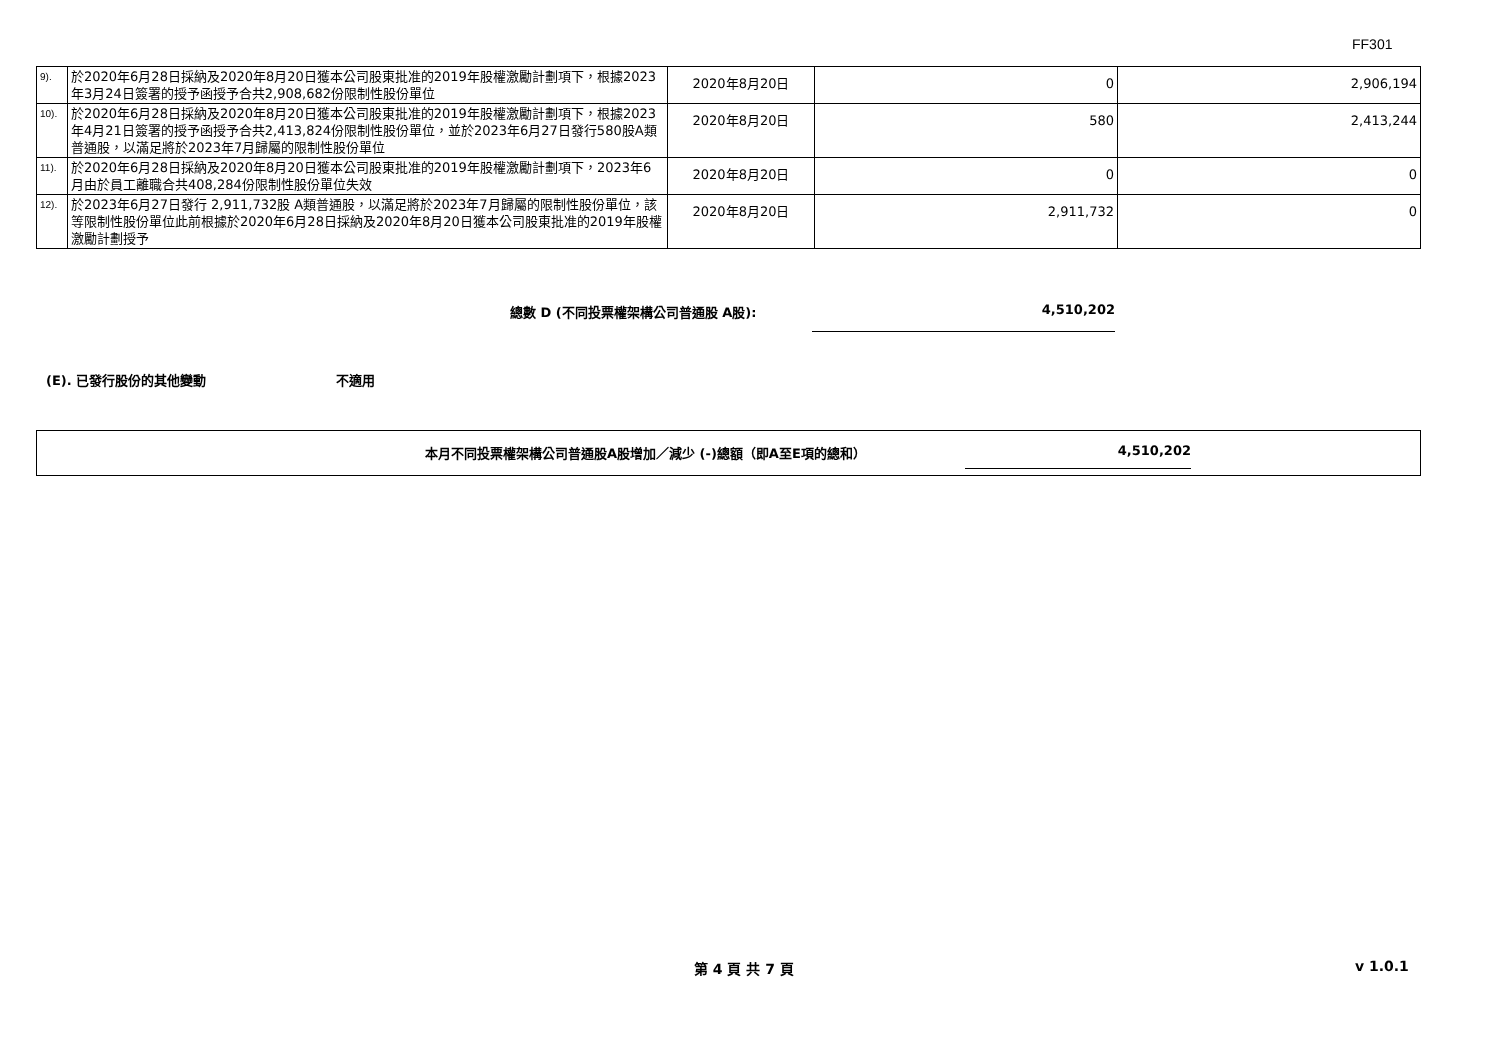FF301
| 9). | 於2020年6月28日採納及2020年8月20日獲本公司股東批准的2019年股權激勵計劃項下，根據2023年3月24日簽署的授予函授予合共2,908,682份限制性股份單位 | 2020年8月20日 | 0 | 2,906,194 |
| 10). | 於2020年6月28日採納及2020年8月20日獲本公司股東批准的2019年股權激勵計劃項下，根據2023年4月21日簽署的授予函授予合共2,413,824份限制性股份單位，並於2023年6月27日發行580股A類普通股，以滿足將於2023年7月歸屬的限制性股份單位 | 2020年8月20日 | 580 | 2,413,244 |
| 11). | 於2020年6月28日採納及2020年8月20日獲本公司股東批准的2019年股權激勵計劃項下，2023年6月由於員工離職合共408,284份限制性股份單位失效 | 2020年8月20日 | 0 | 0 |
| 12). | 於2023年6月27日發行 2,911,732股 A類普通股，以滿足將於2023年7月歸屬的限制性股份單位，該等限制性股份單位此前根據於2020年6月28日採納及2020年8月20日獲本公司股東批准的2019年股權激勵計劃授予 | 2020年8月20日 | 2,911,732 | 0 |
總數 D (不同投票權架構公司普通股 A股):
4,510,202
(E). 已發行股份的其他變動 不適用
本月不同投票權架構公司普通股A股增加／減少 (-)總額（即A至E項的總和） 4,510,202
第 4 頁 共 7 頁 v 1.0.1